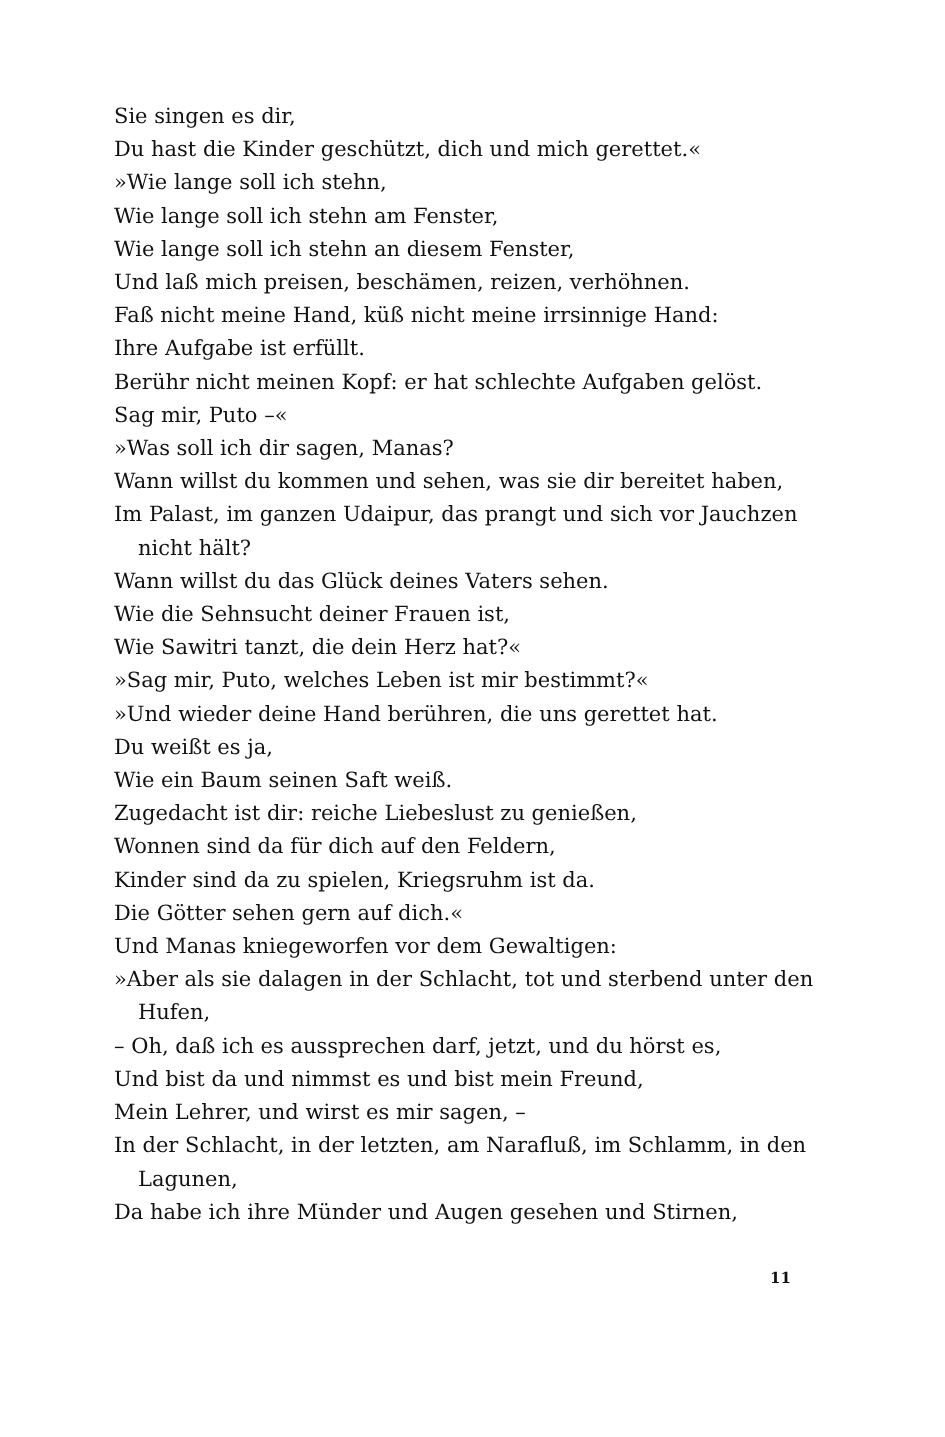Sie singen es dir,
Du hast die Kinder geschützt, dich und mich gerettet.«
»Wie lange soll ich stehn,
Wie lange soll ich stehn am Fenster,
Wie lange soll ich stehn an diesem Fenster,
Und laß mich preisen, beschämen, reizen, verhöhnen.
Faß nicht meine Hand, küß nicht meine irrsinnige Hand:
Ihre Aufgabe ist erfüllt.
Berühr nicht meinen Kopf: er hat schlechte Aufgaben gelöst.
Sag mir, Puto –«
»Was soll ich dir sagen, Manas?
Wann willst du kommen und sehen, was sie dir bereitet haben,
Im Palast, im ganzen Udaipur, das prangt und sich vor Jauchzen nicht hält?
Wann willst du das Glück deines Vaters sehen.
Wie die Sehnsucht deiner Frauen ist,
Wie Sawitri tanzt, die dein Herz hat?«
»Sag mir, Puto, welches Leben ist mir bestimmt?«
»Und wieder deine Hand berühren, die uns gerettet hat.
Du weißt es ja,
Wie ein Baum seinen Saft weiß.
Zugedacht ist dir: reiche Liebeslust zu genießen,
Wonnen sind da für dich auf den Feldern,
Kinder sind da zu spielen, Kriegsruhm ist da.
Die Götter sehen gern auf dich.«
Und Manas kniegeworfen vor dem Gewaltigen:
»Aber als sie dalagen in der Schlacht, tot und sterbend unter den Hufen,
– Oh, daß ich es aussprechen darf, jetzt, und du hörst es,
Und bist da und nimmst es und bist mein Freund,
Mein Lehrer, und wirst es mir sagen, –
In der Schlacht, in der letzten, am Narafluß, im Schlamm, in den Lagunen,
Da habe ich ihre Münder und Augen gesehen und Stirnen,
11